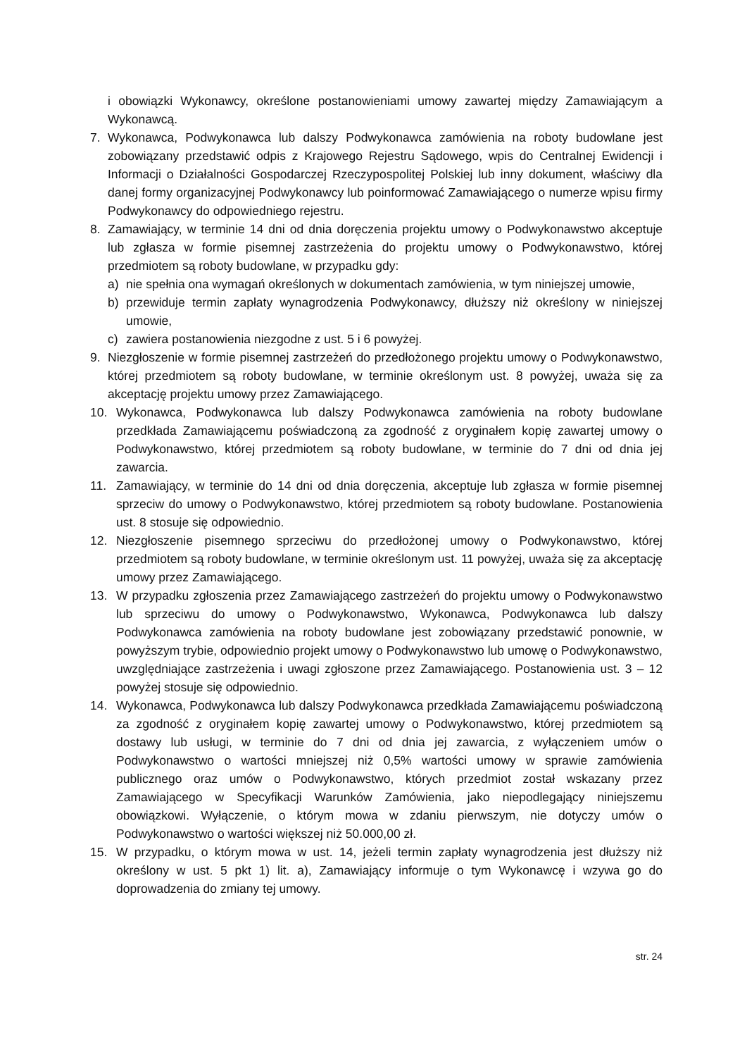i obowiązki Wykonawcy, określone postanowieniami umowy zawartej między Zamawiającym a Wykonawcą.
7. Wykonawca, Podwykonawca lub dalszy Podwykonawca zamówienia na roboty budowlane jest zobowiązany przedstawić odpis z Krajowego Rejestru Sądowego, wpis do Centralnej Ewidencji i Informacji o Działalności Gospodarczej Rzeczypospolitej Polskiej lub inny dokument, właściwy dla danej formy organizacyjnej Podwykonawcy lub poinformować Zamawiającego o numerze wpisu firmy Podwykonawcy do odpowiedniego rejestru.
8. Zamawiający, w terminie 14 dni od dnia doręczenia projektu umowy o Podwykonawstwo akceptuje lub zgłasza w formie pisemnej zastrzeżenia do projektu umowy o Podwykonawstwo, której przedmiotem są roboty budowlane, w przypadku gdy:
a) nie spełnia ona wymagań określonych w dokumentach zamówienia, w tym niniejszej umowie,
b) przewiduje termin zapłaty wynagrodzenia Podwykonawcy, dłuższy niż określony w niniejszej umowie,
c) zawiera postanowienia niezgodne z ust. 5 i 6 powyżej.
9. Niezgłoszenie w formie pisemnej zastrzeżeń do przedłożonego projektu umowy o Podwykonawstwo, której przedmiotem są roboty budowlane, w terminie określonym ust. 8 powyżej, uważa się za akceptację projektu umowy przez Zamawiającego.
10. Wykonawca, Podwykonawca lub dalszy Podwykonawca zamówienia na roboty budowlane przedkłada Zamawiającemu poświadczoną za zgodność z oryginałem kopię zawartej umowy o Podwykonawstwo, której przedmiotem są roboty budowlane, w terminie do 7 dni od dnia jej zawarcia.
11. Zamawiający, w terminie do 14 dni od dnia doręczenia, akceptuje lub zgłasza w formie pisemnej sprzeciw do umowy o Podwykonawstwo, której przedmiotem są roboty budowlane. Postanowienia ust. 8 stosuje się odpowiednio.
12. Niezgłoszenie pisemnego sprzeciwu do przedłożonej umowy o Podwykonawstwo, której przedmiotem są roboty budowlane, w terminie określonym ust. 11 powyżej, uważa się za akceptację umowy przez Zamawiającego.
13. W przypadku zgłoszenia przez Zamawiającego zastrzeżeń do projektu umowy o Podwykonawstwo lub sprzeciwu do umowy o Podwykonawstwo, Wykonawca, Podwykonawca lub dalszy Podwykonawca zamówienia na roboty budowlane jest zobowiązany przedstawić ponownie, w powyższym trybie, odpowiednio projekt umowy o Podwykonawstwo lub umowę o Podwykonawstwo, uwzględniające zastrzeżenia i uwagi zgłoszone przez Zamawiającego. Postanowienia ust. 3 – 12 powyżej stosuje się odpowiednio.
14. Wykonawca, Podwykonawca lub dalszy Podwykonawca przedkłada Zamawiającemu poświadczoną za zgodność z oryginałem kopię zawartej umowy o Podwykonawstwo, której przedmiotem są dostawy lub usługi, w terminie do 7 dni od dnia jej zawarcia, z wyłączeniem umów o Podwykonawstwo o wartości mniejszej niż 0,5% wartości umowy w sprawie zamówienia publicznego oraz umów o Podwykonawstwo, których przedmiot został wskazany przez Zamawiającego w Specyfikacji Warunków Zamówienia, jako niepodlegający niniejszemu obowiązkowi. Wyłączenie, o którym mowa w zdaniu pierwszym, nie dotyczy umów o Podwykonawstwo o wartości większej niż 50.000,00 zł.
15. W przypadku, o którym mowa w ust. 14, jeżeli termin zapłaty wynagrodzenia jest dłuższy niż określony w ust. 5 pkt 1) lit. a), Zamawiający informuje o tym Wykonawcę i wzywa go do doprowadzenia do zmiany tej umowy.
str. 24